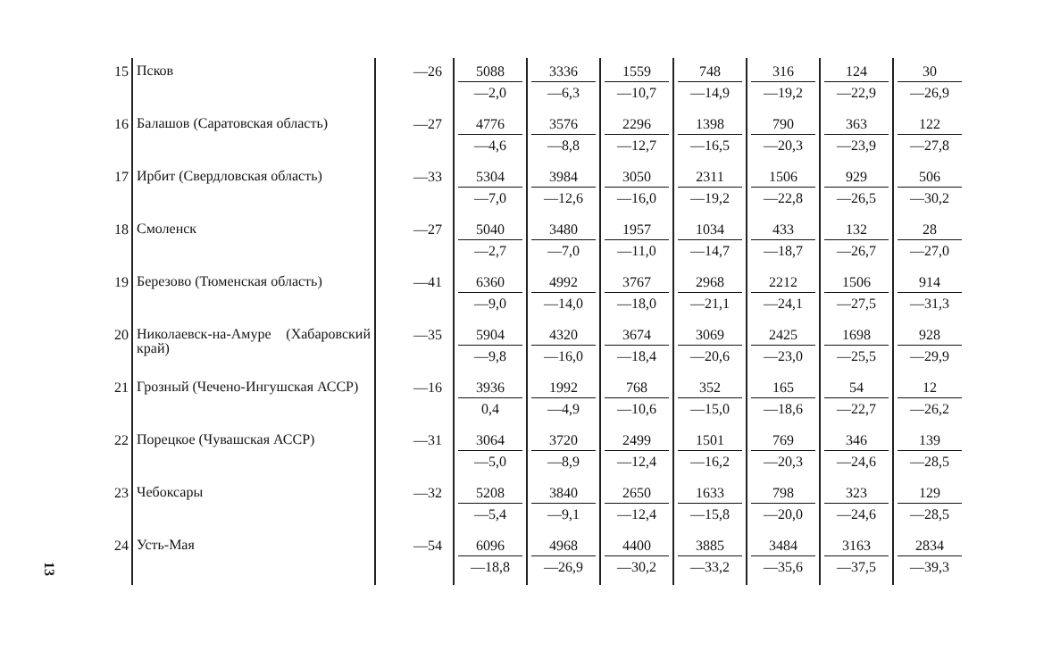13
| 15 | Псков | —26 | 5088 —2,0 | 3336 —6,3 | 1559 —10,7 | 748 —14,9 | 316 —19,2 | 124 —22,9 | 30 —26,9 |
| 16 | Балашов (Саратовская об­ласть) | —27 | 4776 —4,6 | 3576 —8,8 | 2296 —12,7 | 1398 —16,5 | 790 —20,3 | 363 —23,9 | 122 —27,8 |
| 17 | Ирбит (Свердловская область) | —33 | 5304 —7,0 | 3984 —12,6 | 3050 —16,0 | 2311 —19,2 | 1506 —22,8 | 929 —26,5 | 506 —30,2 |
| 18 | Смоленск | —27 | 5040 —2,7 | 3480 —7,0 | 1957 —11,0 | 1034 —14,7 | 433 —18,7 | 132 —26,7 | 28 —27,0 |
| 19 | Березово (Тюменская область) | —41 | 6360 —9,0 | 4992 —14,0 | 3767 —18,0 | 2968 —21,1 | 2212 —24,1 | 1506 —27,5 | 914 —31,3 |
| 20 | Николаевск-на-Амуре (Хаба­ровский край) | —35 | 5904 —9,8 | 4320 —16,0 | 3674 —18,4 | 3069 —20,6 | 2425 —23,0 | 1698 —25,5 | 928 —29,9 |
| 21 | Грозный (Чечено-Ингушская АССР) | —16 | 3936 0,4 | 1992 —4,9 | 768 —10,6 | 352 —15,0 | 165 —18,6 | 54 —22,7 | 12 —26,2 |
| 22 | Порецкое (Чувашская АССР) | —31 | 3064 —5,0 | 3720 —8,9 | 2499 —12,4 | 1501 —16,2 | 769 —20,3 | 346 —24,6 | 139 —28,5 |
| 23 | Чебоксары | —32 | 5208 —5,4 | 3840 —9,1 | 2650 —12,4 | 1633 —15,8 | 798 —20,0 | 323 —24,6 | 129 —28,5 |
| 24 | Усть-Мая | —54 | 6096 —18,8 | 4968 —26,9 | 4400 —30,2 | 3885 —33,2 | 3484 —35,6 | 3163 —37,5 | 2834 —39,3 |